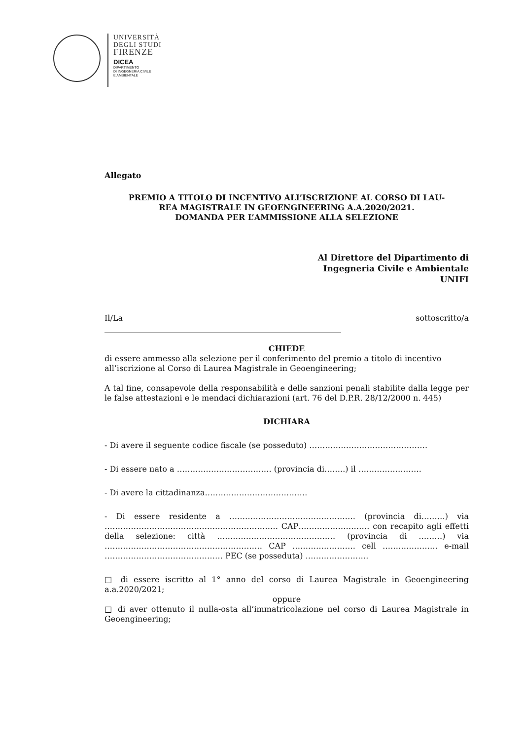UNIVERSITÀ
DEGLI STUDI
FIRENZE
DICEA
DIPARTIMENTO
DI INGEGNERIA CIVILE
E AMBIENTALE
Allegato
PREMIO A TITOLO DI INCENTIVO ALL’ISCRIZIONE AL CORSO DI LAU-
REA MAGISTRALE IN GEOENGINEERING A.A.2020/2021.
DOMANDA PER L’AMMISSIONE ALLA SELEZIONE
Al Direttore del Dipartimento di
Ingegneria Civile e Ambientale
UNIFI
Il/La sottoscritto/a
____________________________________________________________
CHIEDE
di essere ammesso alla selezione per il conferimento del premio a titolo di incentivo all’iscrizione al Corso di Laurea Magistrale in Geoengineering;
A tal fine, consapevole della responsabilità e delle sanzioni penali stabilite dalla legge per le false attestazioni e le mendaci dichiarazioni (art. 76 del D.P.R. 28/12/2000 n. 445)
DICHIARA
- Di avere il seguente codice fiscale (se posseduto) ………………………………………
- Di essere nato a ……………………………… (provincia di……..) il ……………………
- Di avere la cittadinanza…………………………………
- Di essere residente a ………………………………………… (provincia di………) via ………………………………………………………… CAP……………………… con recapito agli effetti della selezione: città ……………………………………… (provincia di ………) via …………………………………………………… CAP …………………… cell ………………… e-mail ……………………………………… PEC (se posseduta) ……………………
□ di essere iscritto al 1° anno del corso di Laurea Magistrale in Geoengineering a.a.2020/2021;
oppure
□ di aver ottenuto il nulla-osta all’immatricolazione nel corso di Laurea Magistrale in Geoengineering;